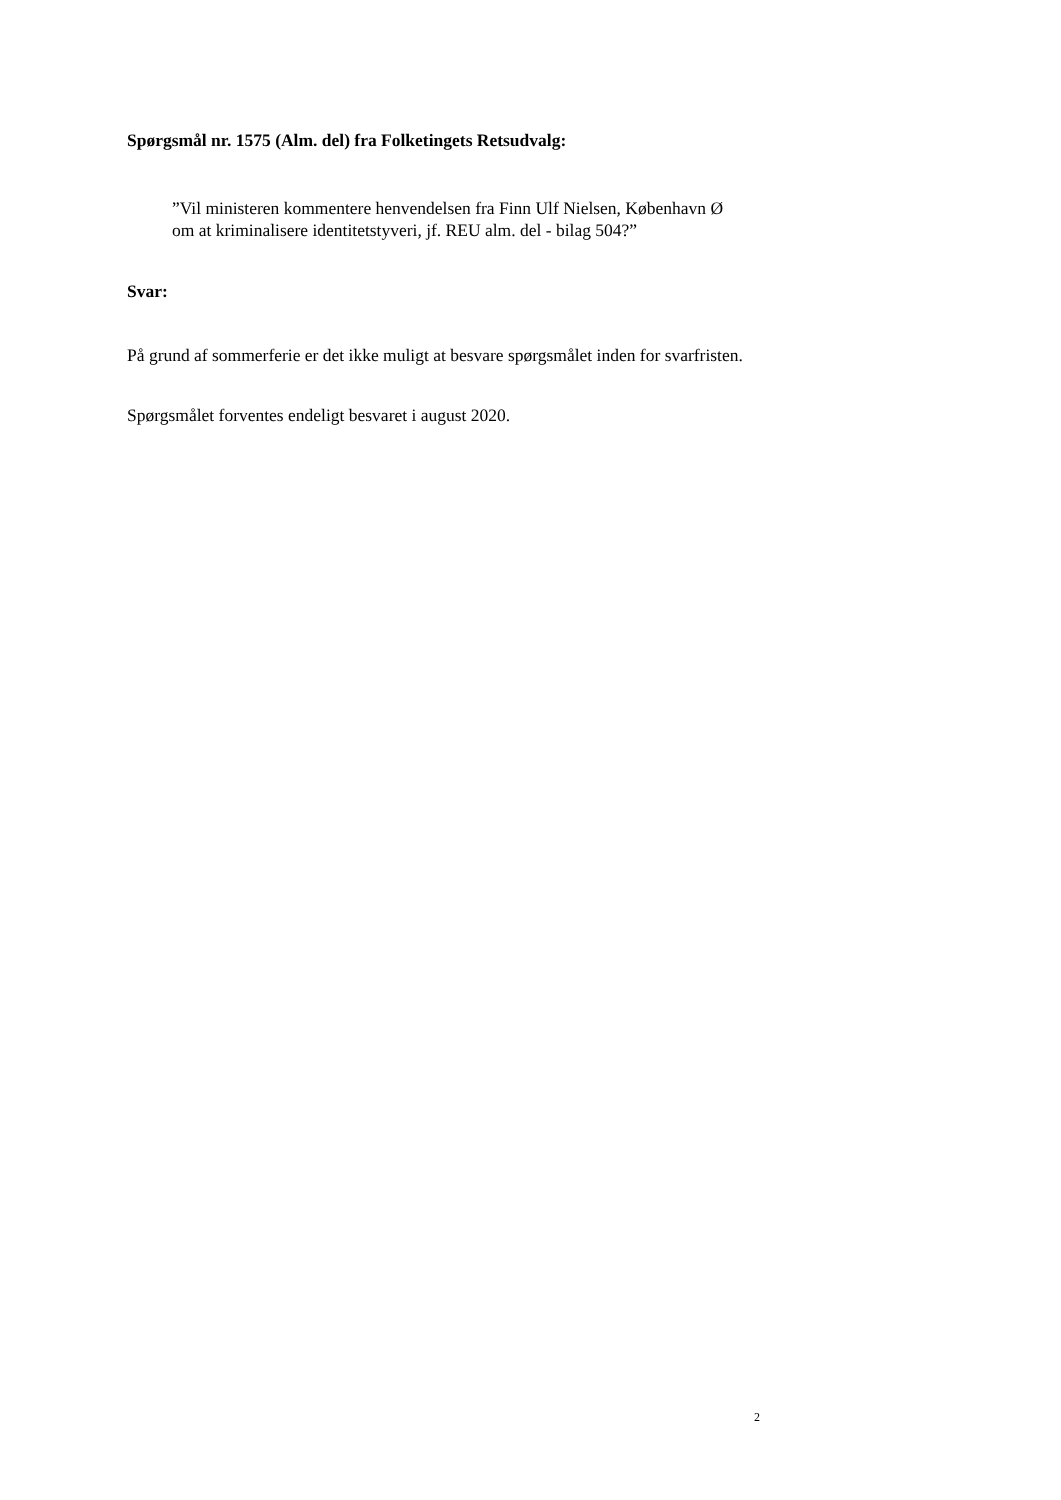Spørgsmål nr. 1575 (Alm. del) fra Folketingets Retsudvalg:
”Vil ministeren kommentere henvendelsen fra Finn Ulf Nielsen, København Ø om at kriminalisere identitetstyveri, jf. REU alm. del - bilag 504?”
Svar:
På grund af sommerferie er det ikke muligt at besvare spørgsmålet inden for svarfristen.
Spørgsmålet forventes endeligt besvaret i august 2020.
2